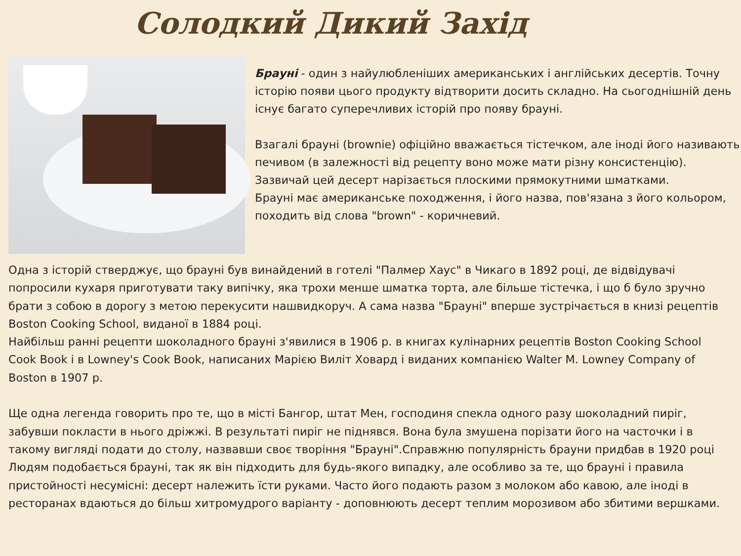Солодкий Дикий Захід
Брауні - один з найулюбленіших американських і англійських десертів. Точну історію появи цього продукту відтворити досить складно. На сьогоднішній день існує багато суперечливих історій про появу брауні.
Взагалі брауні (brownie) офіційно вважається тістечком, але іноді його називають печивом (в залежності від рецепту воно може мати різну консистенцію). Зазвичай цей десерт нарізається плоскими прямокутними шматками.
Брауні має американське походження, і його назва, пов'язана з його кольором, походить від слова "brown" - коричневий.
Одна з історій стверджує, що брауні був винайдений в готелі "Палмер Хаус" в Чикаго в 1892 році, де відвідувачі попросили кухаря приготувати таку випічку, яка трохи менше шматка торта, але більше тістечка, і що б було зручно брати з собою в дорогу з метою перекусити нашвидкоруч. А сама назва "Брауні" вперше зустрічається в книзі рецептів Boston Cooking School, виданої в 1884 році.
Найбільш ранні рецепти шоколадного брауні з'явилися в 1906 р. в книгах кулінарних рецептів Boston Cooking School Cook Book і в Lowney's Cook Book, написаних Марією Виліт Ховард і виданих компанією Walter M. Lowney Company of Boston в 1907 р.
Ще одна легенда говорить про те, що в місті Бангор, штат Мен, господиня спекла одного разу шоколадний пиріг, забувши покласти в нього дріжжі. В результаті пиріг не піднявся. Вона була змушена порізати його на часточки і в такому вигляді подати до столу, назвавши своє творіння "Брауні".Справжню популярність брауни придбав в 1920 році
Людям подобається брауні, так як він підходить для будь-якого випадку, але особливо за те, що брауні і правила пристойності несумісні: десерт належить їсти руками. Часто його подають разом з молоком або кавою, але іноді в ресторанах вдаються до більш хитромудрого варіанту - доповнюють десерт теплим морозивом або збитими вершками.